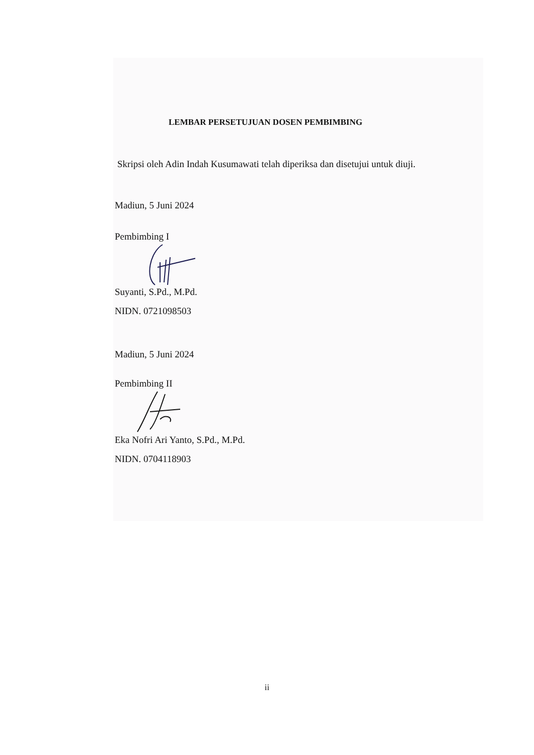LEMBAR PERSETUJUAN DOSEN PEMBIMBING
Skripsi oleh Adin Indah Kusumawati telah diperiksa dan disetujui untuk diuji.
Madiun, 5 Juni 2024
Pembimbing I
Suyanti, S.Pd., M.Pd.
NIDN. 0721098503
Madiun, 5 Juni 2024
Pembimbing II
Eka Nofri Ari Yanto, S.Pd., M.Pd.
NIDN. 0704118903
ii